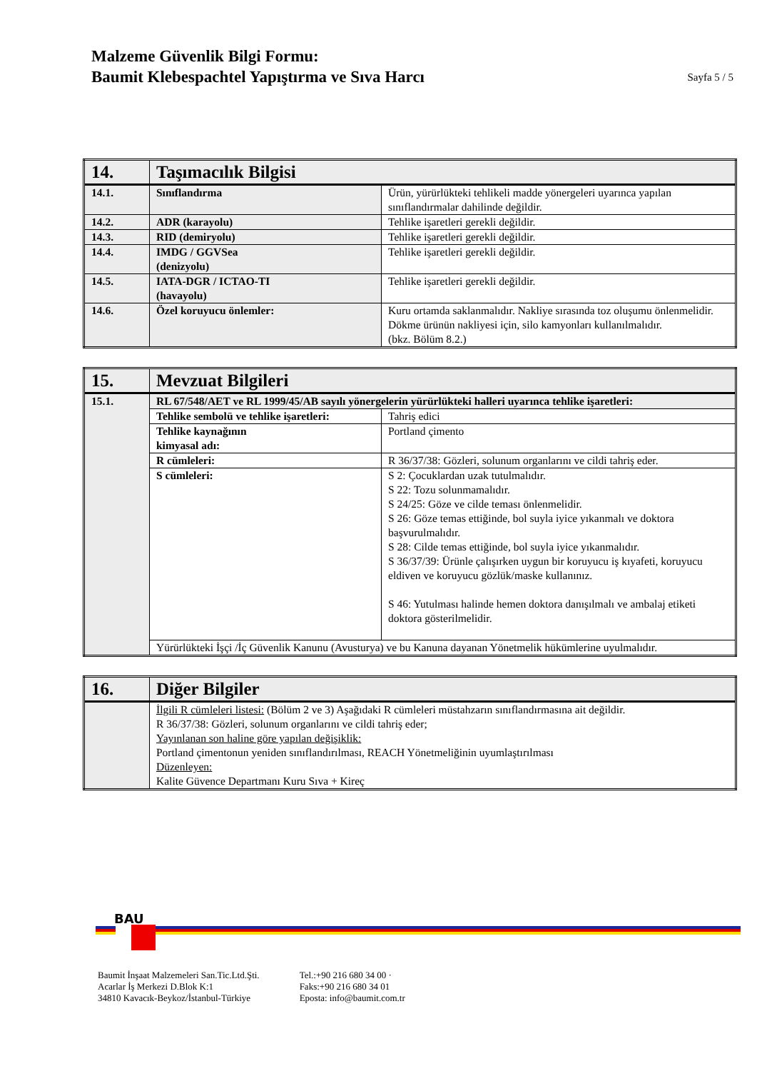Malzeme Güvenlik Bilgi Formu:
Baumit Klebespachtel Yapıştırma ve Sıva Harcı
Sayfa 5 / 5
| 14. | Taşımacılık Bilgisi | |
| --- | --- | --- |
| 14.1. | Sınıflandırma | Ürün, yürürlükteki tehlikeli madde yönergeleri uyarınca yapılan sınıflandırmalar dahilinde değildir. |
| 14.2. | ADR (karayolu) | Tehlike işaretleri gerekli değildir. |
| 14.3. | RID (demiryolu) | Tehlike işaretleri gerekli değildir. |
| 14.4. | IMDG / GGVSea (denizyolu) | Tehlike işaretleri gerekli değildir. |
| 14.5. | IATA-DGR / ICTAO-TI (havayolu) | Tehlike işaretleri gerekli değildir. |
| 14.6. | Özel koruyucu önlemler: | Kuru ortamda saklanmalıdır. Nakliye sırasında toz oluşumu önlenmelidir. Dökme ürünün nakliyesi için, silo kamyonları kullanılmalıdır. (bkz. Bölüm 8.2.) |
| 15. | Mevzuat Bilgileri | |
| --- | --- | --- |
| 15.1. | RL 67/548/AET ve RL 1999/45/AB sayılı yönergelerin yürürlükteki halleri uyarınca tehlike işaretleri: | |
| | Tehlike sembolü ve tehlike işaretleri: | Tahriş edici |
| | Tehlike kaynağının kimyasal adı: | Portland çimento |
| | R cümleleri: | R 36/37/38: Gözleri, solunum organlarını ve cildi tahriş eder. |
| | S cümleleri: | S 2: Çocuklardan uzak tutulmalıdır. S 22: Tozu solunmamalıdır. S 24/25: Göze ve cilde teması önlenmelidir. S 26: Göze temas ettiğinde, bol suyla iyice yıkanmalı ve doktora başvurulmalıdır. S 28: Cilde temas ettiğinde, bol suyla iyice yıkanmalıdır. S 36/37/39: Ürünle çalışırken uygun bir koruyucu iş kıyafeti, koruyucu eldiven ve koruyucu gözlük/maske kullanınız. S 46: Yutulması halinde hemen doktora danışılmalı ve ambalaj etiketi doktora gösterilmelidir. |
| | Yürürlükteki İşçi /İç Güvenlik Kanunu (Avusturya) ve bu Kanuna dayanan Yönetmelik hükümlerine uyulmalıdır. | |
| 16. | Diğer Bilgiler |
| --- | --- |
| | İlgili R cümleleri listesi: (Bölüm 2 ve 3) Aşağıdaki R cümleleri müstahzarın sınıflandırmasına ait değildir. R 36/37/38: Gözleri, solunum organlarını ve cildi tahriş eder; Yayınlanan son haline göre yapılan değişiklik: Portland çimentonun yeniden sınıflandırılması, REACH Yönetmeliğinin uyumlaştırılması Düzenleyen: Kalite Güvence Departmanı Kuru Sıva + Kireç |
BAU
Baumit İnşaat Malzemeleri San.Tic.Ltd.Şti.
Acarlar İş Merkezi D.Blok K:1
34810 Kavacık-Beykoz/İstanbul-Türkiye
Tel.:+90 216 680 34 00 ·
Faks:+90 216 680 34 01
Eposta: info@baumit.com.tr